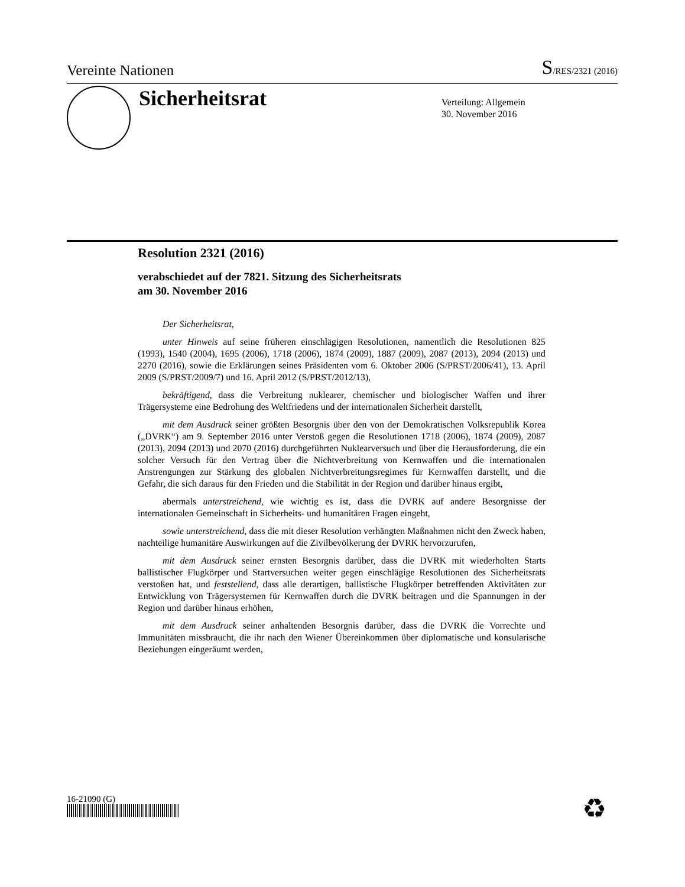Vereinte Nationen
S/RES/2321 (2016)
Sicherheitsrat
Verteilung: Allgemein
30. November 2016
Resolution 2321 (2016)
verabschiedet auf der 7821. Sitzung des Sicherheitsrats
am 30. November 2016
Der Sicherheitsrat,
unter Hinweis auf seine früheren einschlägigen Resolutionen, namentlich die Resolutionen 825 (1993), 1540 (2004), 1695 (2006), 1718 (2006), 1874 (2009), 1887 (2009), 2087 (2013), 2094 (2013) und 2270 (2016), sowie die Erklärungen seines Präsidenten vom 6. Oktober 2006 (S/PRST/2006/41), 13. April 2009 (S/PRST/2009/7) und 16. April 2012 (S/PRST/2012/13),
bekräftigend, dass die Verbreitung nuklearer, chemischer und biologischer Waffen und ihrer Trägersysteme eine Bedrohung des Weltfriedens und der internationalen Sicherheit darstellt,
mit dem Ausdruck seiner größten Besorgnis über den von der Demokratischen Volksrepublik Korea („DVRK“) am 9. September 2016 unter Verstoß gegen die Resolutionen 1718 (2006), 1874 (2009), 2087 (2013), 2094 (2013) und 2070 (2016) durchgeführten Nuklearversuch und über die Herausforderung, die ein solcher Versuch für den Vertrag über die Nichtverbreitung von Kernwaffen und die internationalen Anstrengungen zur Stärkung des globalen Nichtverbreitungsregimes für Kernwaffen darstellt, und die Gefahr, die sich daraus für den Frieden und die Stabilität in der Region und darüber hinaus ergibt,
abermals unterstreichend, wie wichtig es ist, dass die DVRK auf andere Besorgnisse der internationalen Gemeinschaft in Sicherheits- und humanitären Fragen eingeht,
sowie unterstreichend, dass die mit dieser Resolution verhängten Maßnahmen nicht den Zweck haben, nachteilige humanitäre Auswirkungen auf die Zivilbevölkerung der DVRK hervorzurufen,
mit dem Ausdruck seiner ernsten Besorgnis darüber, dass die DVRK mit wiederholten Starts ballistischer Flugkörper und Startversuchen weiter gegen einschlägige Resolutionen des Sicherheitsrats verstoßen hat, und feststellend, dass alle derartigen, ballistische Flugkörper betreffenden Aktivitäten zur Entwicklung von Trägersystemen für Kernwaffen durch die DVRK beitragen und die Spannungen in der Region und darüber hinaus erhöhen,
mit dem Ausdruck seiner anhaltenden Besorgnis darüber, dass die DVRK die Vorrechte und Immunitäten missbraucht, die ihr nach den Wiener Übereinkommen über diplomatische und konsularische Beziehungen eingeräumt werden,
16-21090 (G) ♻